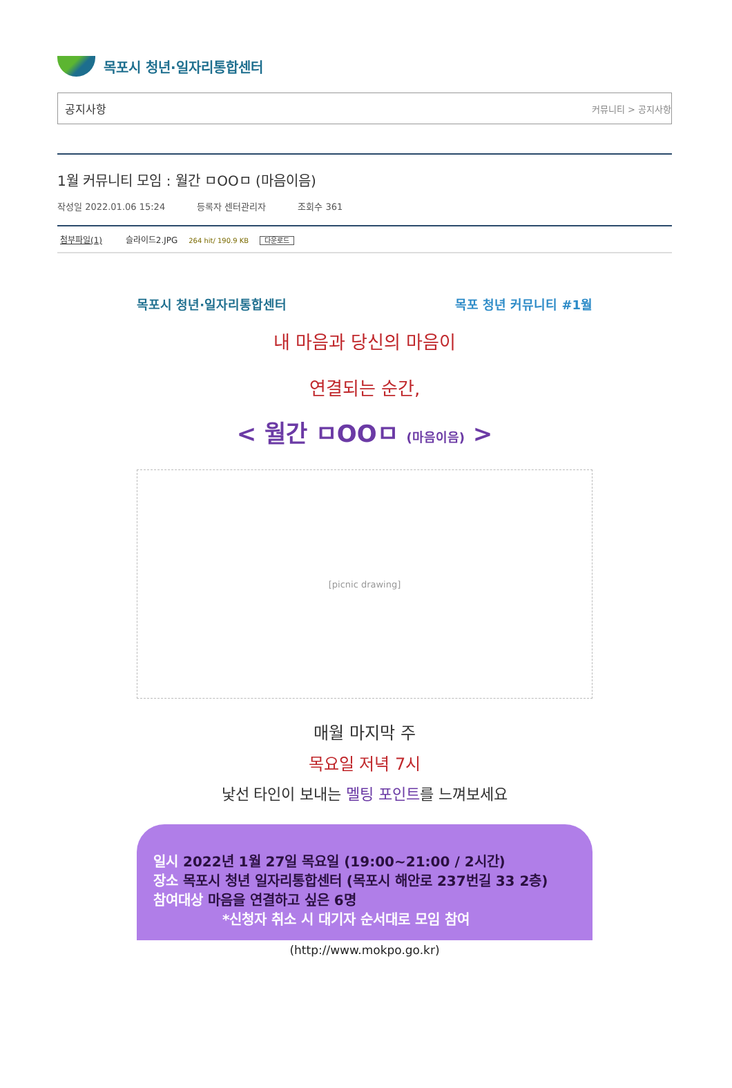목포시 청년·일자리통합센터
공지사항 커뮤니티 > 공지사항
1월 커뮤니티 모임 : 월간 ㅁOOㅁ (마음이음)
작성일 2022.01.06 15:24 등록자 센터관리자 조회수 361
첨부파일(1) 슬라이드2.JPG 264 hit/ 190.9 KB 다운로드
목포시 청년·일자리통합센터 목포 청년 커뮤니티 #1월
내 마음과 당신의 마음이
연결되는 순간,
< 월간 ㅁOOㅁ (마음이음) >
[picnic drawing]
매월 마지막 주
목요일 저녁 7시
낯선 타인이 보내는 멜팅 포인트를 느껴보세요
일시 2022년 1월 27일 목요일 (19:00~21:00 / 2시간)
장소 목포시 청년 일자리통합센터 (목포시 해안로 237번길 33 2층)
참여대상 마음을 연결하고 싶은 6명
*신청자 취소 시 대기자 순서대로 모임 참여
(http://www.mokpo.go.kr)